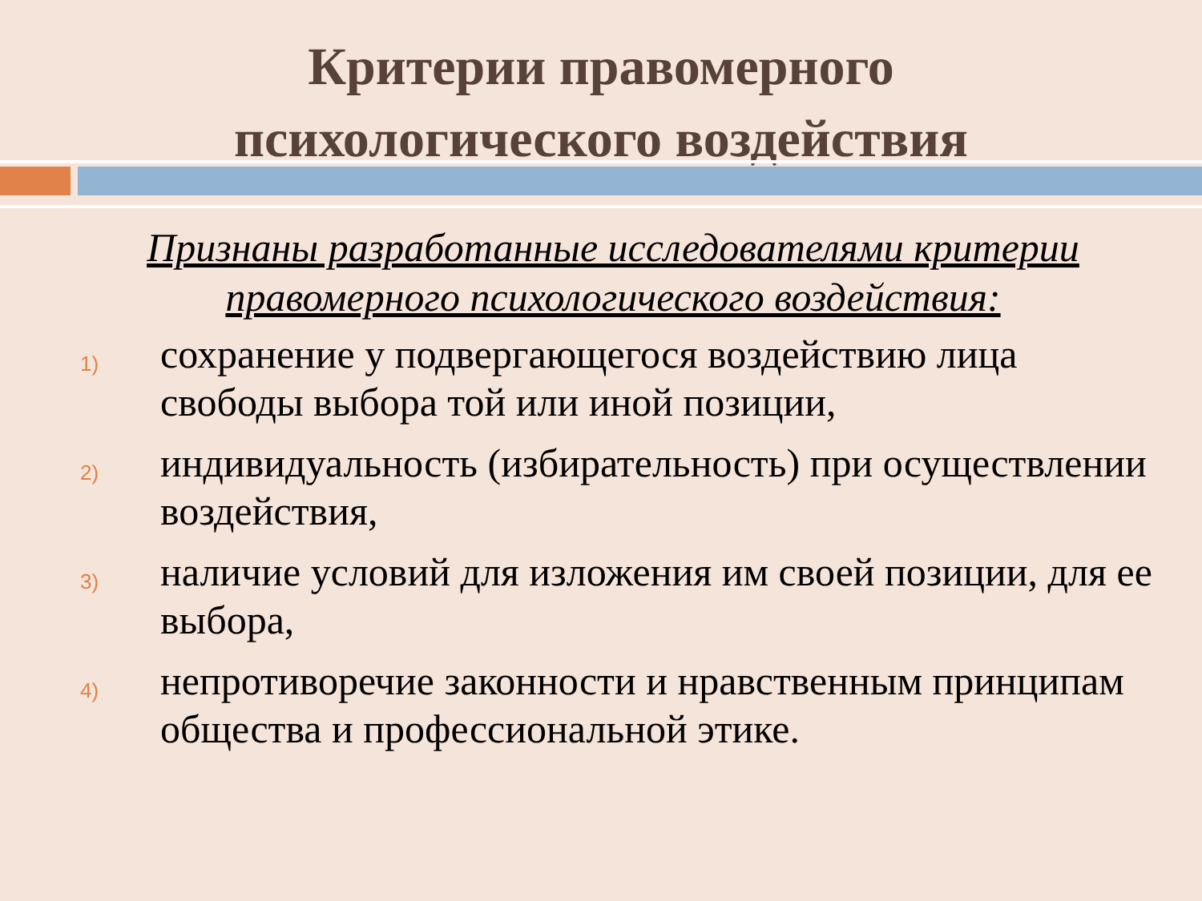Критерии правомерного
психологического воздействия
Признаны разработанные исследователями критерии правомерного психологического воздействия:
1) сохранение у подвергающегося воздействию лица свободы выбора той или иной позиции,
2) индивидуальность (избирательность) при осуществлении воздействия,
3) наличие условий для изложения им своей позиции, для ее выбора,
4) непротиворечие законности и нравственным принципам общества и профессиональной этике.